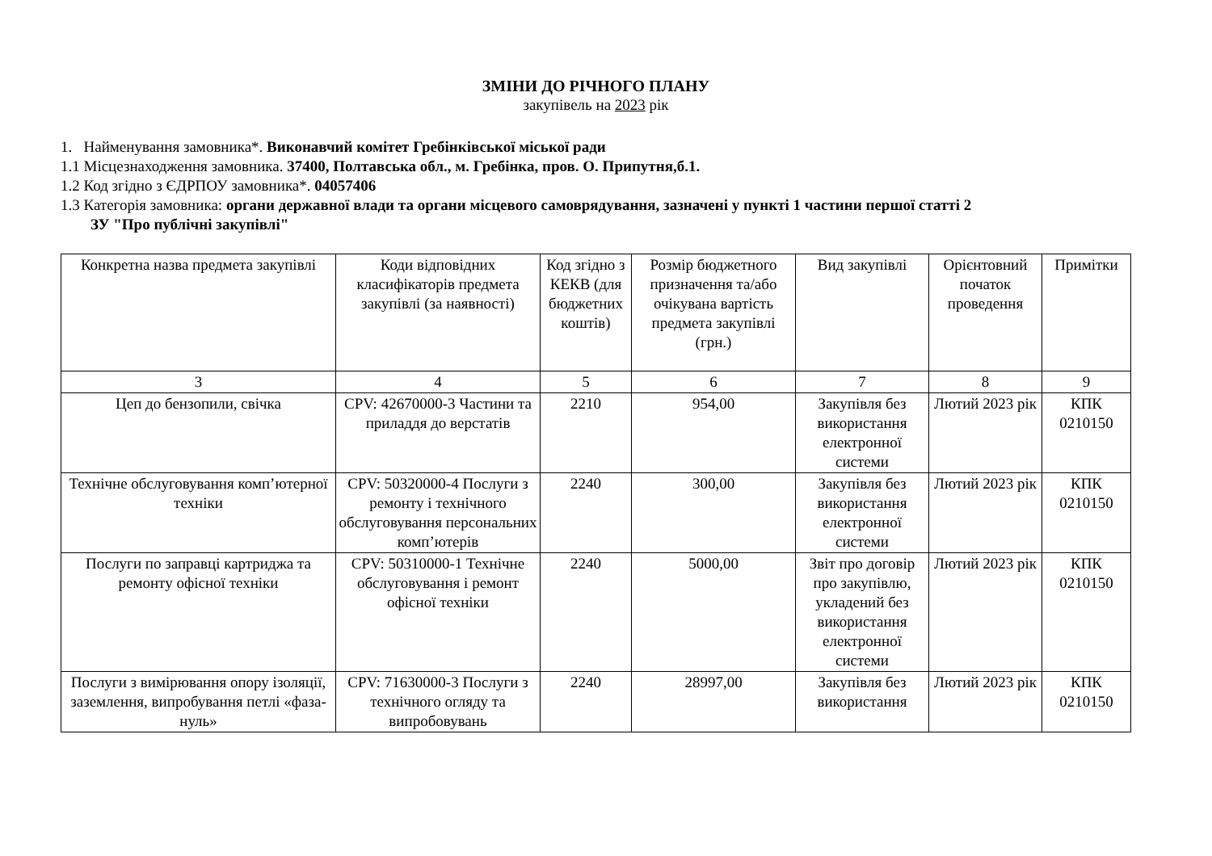ЗМІНИ ДО РІЧНОГО ПЛАНУ
закупівель на 2023 рік
1. Найменування замовника*. Виконавчий комітет Гребінківської міської ради
1.1 Місцезнаходження замовника. 37400, Полтавська обл., м. Гребінка, пров. О. Припутня,б.1.
1.2 Код згідно з ЄДРПОУ замовника*. 04057406
1.3 Категорія замовника: органи державної влади та органи місцевого самоврядування, зазначені у пункті 1 частини першої статті 2
ЗУ "Про публічні закупівлі"
| Конкретна назва предмета закупівлі | Коди відповідних класифікаторів предмета закупівлі (за наявності) | Код згідно з КЕКВ (для бюджетних коштів) | Розмір бюджетного призначення та/або очікувана вартість предмета закупівлі (грн.) | Вид закупівлі | Орієнтовний початок проведення | Примітки |
| --- | --- | --- | --- | --- | --- | --- |
| 3 | 4 | 5 | 6 | 7 | 8 | 9 |
| Цеп до бензопили, свічка | CPV: 42670000-3 Частини та приладдя до верстатів | 2210 | 954,00 | Закупівля без використання електронної системи | Лютий 2023 рік | КПК 0210150 |
| Технічне обслуговування комп’ютерної техніки | CPV: 50320000-4 Послуги з ремонту і технічного обслуговування персональних комп’ютерів | 2240 | 300,00 | Закупівля без використання електронної системи | Лютий 2023 рік | КПК 0210150 |
| Послуги по заправці картриджа та ремонту офісної техніки | CPV: 50310000-1 Технічне обслуговування і ремонт офісної техніки | 2240 | 5000,00 | Звіт про договір про закупівлю, укладений без використання електронної системи | Лютий 2023 рік | КПК 0210150 |
| Послуги з вимірювання опору ізоляції, заземлення, випробування петлі «фаза-нуль» | CPV: 71630000-3 Послуги з технічного огляду та випробовувань | 2240 | 28997,00 | Закупівля без використання | Лютий 2023 рік | КПК 0210150 |